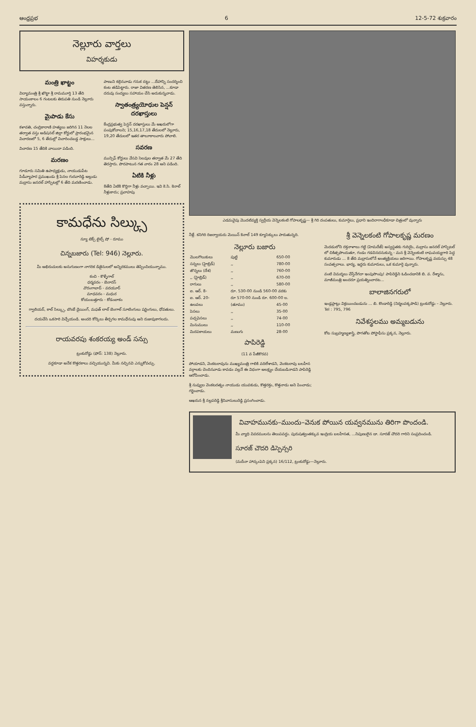ఆంధ్రప్రభ 6 12-5-72 శుక్రవారం
నెల్లూరు వార్తలు
విహర్శకుడు
మంత్రి ఖాట్టం
విద్యామంత్రి శ్రీ ఖొట్టా శ్రీ రామమూర్తి 13 తేది సాయంకాలం 6 గంటలకు తిరుపతి నుండి నెల్లూరు వస్తున్నారు.
మైపాడు కేసు
కళావతి, చంద్రికారాణి హత్యలు జరిగిన 11 నెలల తర్వాత వస్తు అడిషనల్ జిల్లా కోర్టులో ప్రారంభమైన విచారణలో 5, 6 తేదుల్లో విచారించబడ్డ సాక్షులు...
విచారణ 15 తేదికి వాయిదా పడింది.
మరణం
గూడూరు సమితి ఉపాధ్యక్షుడు, నాయుడుపేట పిడీవ్యాపార ప్రముఖుడు శ్రీ పెనల గురవారెడ్డి అల్లుడు మద్రాసు జనరల్ హాస్పిటల్లో 6 తేది మరణించాడు.
పాణుని కల్గినవాడు గనుక దట్టు ...దేహాన్ని సందర్శించి కంట తడిపెట్టారు. రాజా వితరణ తెలిసిన, ...కూడా దరువు సంద్యలు సహాయం చేసి అదుకున్నవాడు.
స్వాతంత్ర్యయోధుల పెన్షన్ దరఖాస్తులు
కేంద్రప్రభుత్వ పెన్షన్ దరఖాస్తులు మే ఆఖరులోగా పంపుకోవాలని; 15,16,17,18 తేదులలో నెల్లూరు, 19,20 తేదులలో ఇతర తాలూకాలవారు పోవాలి.
సవరణ
మున్సిఫ్ కోర్టులు వేసవి సెలవుల తర్వాత మే 27 తేది తెరస్తారు. పొరపాటున గత వారం 28 అని పడింది.
ఏటికి నీళ్లు
8తేది ఏటికి కొద్దిగా నీళ్లు వచ్చాయి. ఇవి కె.సి. కెనాల్ నీళ్లుకాదు; ప్రవాహపు
కామధేను సిల్క్సు
న్యూ టెక్స్ టైల్స్ షో - రూము
చిన్నబజారు (Tel: 946) నెల్లూరు.
మీ అభిరుచులకు అనుగుణంగా నాగరిక డిజైనులలో అన్నిరకములు తెప్పించియున్నాము.
కంచి - కొళ్ళేగాల్
ధర్మవరం - బెనారస్
వొరంగాబాద్ - వరయూర్
మాధవరం - మధుర
కోయంబత్తూరు - కోడంబాకం
గ్వాలియర్, కాల్ సిల్క్సు, బొంబే డైయింగ్, మఫత్ లాల్ బెంగాల్ సూటింగులు షర్టింగులు, ధోవతులు.
దయచేసి ఒకసారి విచ్చేయండి. అందరి కోర్కెలు తీర్చగల కామధేనువు అని రుజువుకాగలదు.
రాయవరపు శంకరయ్య అండ్ సన్సు
ట్రంకురోడ్డు (ఫోన్: 138) నెల్లూరు.
వద్దకూడా అనేక కొత్తరకాలు వచ్చియున్నవి. మీకు నచ్చినవి ఎన్నుకోవచ్చు.
ఎడమవైపు మొదటివ్యక్తి స్వర్గీయ వెన్నెలకంటి గోపాలకృష్ణ— శ్రీ గిరి దంపతులు, కుమార్తెలు, ప్రధాని ఇందిరాగాంధీకూడా చిత్రంలో వున్నారు
నీళ్లే. కనిగిరి రిజర్వాయరు మెయిన్ కెనాల్ 149 క్యూసెక్కులు పారుతున్నది.
నెల్లూరు బజారు
| మొలగొలుకులు | పుట్టి | 650-00 |
| సన్నలు (హైబ్రిడ్) | ,, | 780-00 |
| జొన్నలు (దేశ) | ,, | 760-00 |
| ,, (హైబ్రిడ్) | ,, | 670-00 |
| రాగులు | ,, | 580-00 |
| ఐ. ఆర్. 8- | రూ. 530-00 నుండి 560-00 వరకు | |
| ఐ. ఆర్. 20- | రూ 570-00 నుండి రూ. 600-00 ల. | |
| ఉలవలు | (తూము) | 45-00 |
| పెసలు | ,, | 35-00 |
| పచ్చపెసలు | ,, | 74-00 |
| మినుములు | ,, | 110-00 |
| మిరపకాయలు | మణుగు | 28-00 |
పాపిరెడ్డి
(11 వ పేజీకొరవ)
పోయాడని, వెంకటరావును ముఖ్యమంత్రి గాలికి వదిలేశాడని, వెంకటరావు బలహీన వర్గాలకు చెందినవాడు కావడం వల్లనే ఈ విధంగా అలక్ష్యం చేయబడినాడని పాపిరెడ్డి ఆరోపించాడు.
శ్రీ నువ్వుల వెంకటరత్నం నాయుడు యువకుడు, కొత్తరక్తం, కొత్తనాడు అని పించాడు; గర్జించాడు.
ఆఖరున శ్రీ నల్లపరెడ్డి శ్రీనివాసులురెడ్డి ప్రసంగించాడు.
శ్రీ వెన్నెలకంటి గోపాలకృష్ణ మరణం
మెదడులోని రక్తనాళాలు గట్టి (హెమరేజ్) అస్వస్థతకు గురియై, మద్రాసు జనరల్ హాస్పిటల్ లో చికిత్సపొందుతూ, గండం గడచినదనుకున్న - మన శ్రీ వెన్నెలకంటి రాఘవయ్యగారి పెద్ద కుమారుడు ... 8 తేది మద్రాసులోనే అంత్యక్రియలు జరిగాయి. గోపాలకృష్ణ వయస్సు 48 సంవత్సరాలు. భార్య, ఇద్దరు కుమారులు, ఒక కుమార్తె వున్నారు.
వంటి విమర్శలు చేస్తేనేగదా ఇంపుసొంపు! పాపిరెడ్డిని ఓడించడానికి బి. వ. రేశ్మాను, మాజీమంత్రి అందరూ ప్రయత్నించారట...
బాలాజినగరులో
ఇండ్లప్లాట్లు విక్రయించబడును ... బి. కొండారెడ్డి (నిర్మలవక్కపొడి) ట్రంకురోడ్డు – నెల్లూరు. Tel : 795, 796
నివేశస్థలము అమ్మబడును
కోట సుబ్రహ్మణ్యశాస్త్రి, పొగతోట పోస్టాఫీసు ప్రక్కన, నెల్లూరు.
వివాహమునకు–ముందు–వెనుక పోయిన యవ్వనమును తిరిగా పొందండి.
మీ వ్యాధి వివరములను తెలుపవద్దు. పురుషత్వంతక్కువ ఇంద్రియ బలహీనత, ...నిపుణులైన డా. సూరజ్ చౌదరి గారిని సంప్రదించండి.
సూరజ్ చౌదరి డిస్పెన్సరి
(మదీనా హాద్కంపెని ప్రక్కన) 16/112, ట్రంకురోడ్డు—నెల్లూరు.